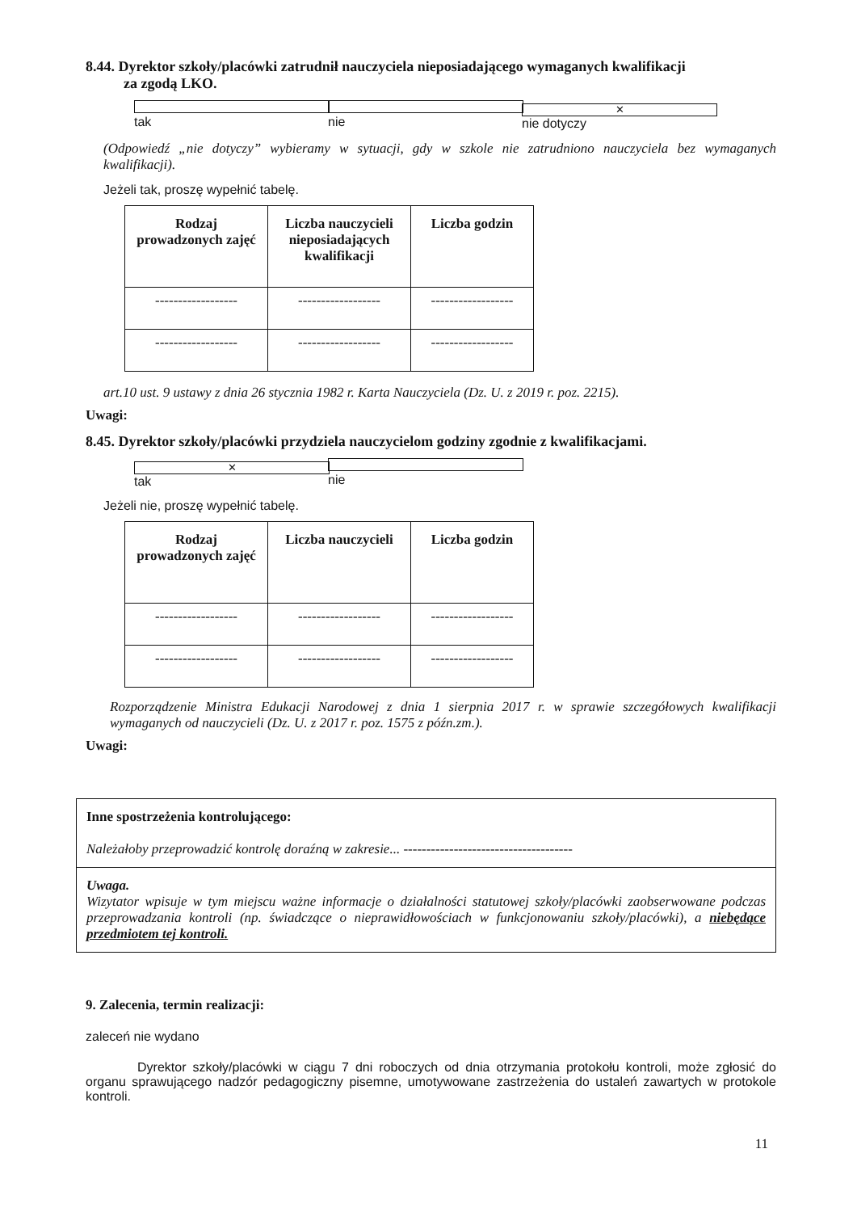8.44. Dyrektor szkoły/placówki zatrudnił nauczyciela nieposiadającego wymaganych kwalifikacji
za zgodą LKO.
tak nie ✕ nie dotyczy
(Odpowiedź „nie dotyczy” wybieramy w sytuacji, gdy w szkole nie zatrudniono nauczyciela bez wymaganych kwalifikacji).
Jeżeli tak, proszę wypełnić tabelę.
| Rodzaj prowadzonych zajęć | Liczba nauczycieli nieposiadających kwalifikacji | Liczba godzin |
| --- | --- | --- |
| ------------------ | ------------------ | ------------------ |
| ------------------ | ------------------ | ------------------ |
art.10 ust. 9 ustawy z dnia 26 stycznia 1982 r. Karta Nauczyciela (Dz. U. z 2019 r. poz. 2215).
Uwagi:
8.45. Dyrektor szkoły/placówki przydziela nauczycielom godziny zgodnie z kwalifikacjami.
✕ tak nie
Jeżeli nie, proszę wypełnić tabelę.
| Rodzaj prowadzonych zajęć | Liczba nauczycieli | Liczba godzin |
| --- | --- | --- |
| ------------------ | ------------------ | ------------------ |
| ------------------ | ------------------ | ------------------ |
Rozporządzenie Ministra Edukacji Narodowej z dnia 1 sierpnia 2017 r. w sprawie szczegółowych kwalifikacji wymaganych od nauczycieli (Dz. U. z 2017 r. poz. 1575 z późn.zm.).
Uwagi:
Inne spostrzeżenia kontrolującego:
Należałoby przeprowadzić kontrolę doraźną w zakresie... -------------------------------------
Uwaga.
Wizytator wpisuje w tym miejscu ważne informacje o działalności statutowej szkoły/placówki zaobserwowane podczas przeprowadzania kontroli (np. świadczące o nieprawidłowościach w funkcjonowaniu szkoły/placówki), a niebędące przedmiotem tej kontroli.
9. Zalecenia, termin realizacji:
zaleceń nie wydano
Dyrektor szkoły/placówki w ciągu 7 dni roboczych od dnia otrzymania protokołu kontroli, może zgłosić do organu sprawującego nadzór pedagogiczny pisemne, umotywowane zastrzeżenia do ustaleń zawartych w protokole kontroli.
11